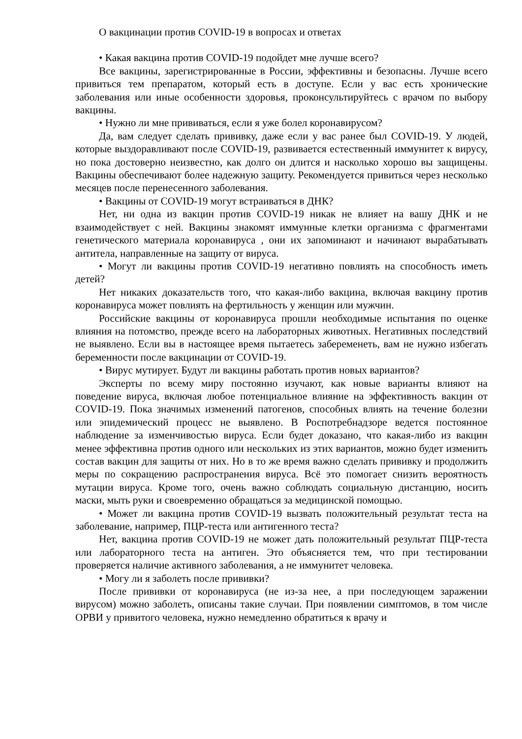О вакцинации против COVID-19 в вопросах и ответах
• Какая вакцина против COVID-19 подойдет мне лучше всего?
Все вакцины, зарегистрированные в России, эффективны и безопасны. Лучше всего привиться тем препаратом, который есть в доступе. Если у вас есть хронические заболевания или иные особенности здоровья, проконсультируйтесь с врачом по выбору вакцины.
• Нужно ли мне прививаться, если я уже болел коронавирусом?
Да, вам следует сделать прививку, даже если у вас ранее был COVID-19. У людей, которые выздоравливают после COVID-19, развивается естественный иммунитет к вирусу, но пока достоверно неизвестно, как долго он длится и насколько хорошо вы защищены. Вакцины обеспечивают более надежную защиту. Рекомендуется привиться через несколько месяцев после перенесенного заболевания.
• Вакцины от COVID-19 могут встраиваться в ДНК?
Нет, ни одна из вакцин против COVID-19 никак не влияет на вашу ДНК и не взаимодействует с ней. Вакцины знакомят иммунные клетки организма с фрагментами генетического материала коронавируса , они их запоминают и начинают вырабатывать антитела, направленные на защиту от вируса.
• Могут ли вакцины против COVID-19 негативно повлиять на способность иметь детей?
Нет никаких доказательств того, что какая-либо вакцина, включая вакцину против коронавируса может повлиять на фертильность у женщин или мужчин.
Российские вакцины от коронавируса прошли необходимые испытания по оценке влияния на потомство, прежде всего на лабораторных животных. Негативных последствий не выявлено. Если вы в настоящее время пытаетесь забеременеть, вам не нужно избегать беременности после вакцинации от COVID-19.
• Вирус мутирует. Будут ли вакцины работать против новых вариантов?
Эксперты по всему миру постоянно изучают, как новые варианты влияют на поведение вируса, включая любое потенциальное влияние на эффективность вакцин от COVID-19. Пока значимых изменений патогенов, способных влиять на течение болезни или эпидемический процесс не выявлено. В Роспотребнадзоре ведется постоянное наблюдение за изменчивостью вируса. Если будет доказано, что какая-либо из вакцин менее эффективна против одного или нескольких из этих вариантов, можно будет изменить состав вакцин для защиты от них. Но в то же время важно сделать прививку и продолжить меры по сокращению распространения вируса. Всё это помогает снизить вероятность мутации вируса. Кроме того, очень важно соблюдать социальную дистанцию, носить маски, мыть руки и своевременно обращаться за медицинской помощью.
• Может ли вакцина против COVID-19 вызвать положительный результат теста на заболевание, например, ПЦР-теста или антигенного теста?
Нет, вакцина против COVID-19 не может дать положительный результат ПЦР-теста или лабораторного теста на антиген. Это объясняется тем, что при тестировании проверяется наличие активного заболевания, а не иммунитет человека.
• Могу ли я заболеть после прививки?
После прививки от коронавируса (не из-за нее, а при последующем заражении вирусом) можно заболеть, описаны такие случаи. При появлении симптомов, в том числе ОРВИ у привитого человека, нужно немедленно обратиться к врачу и